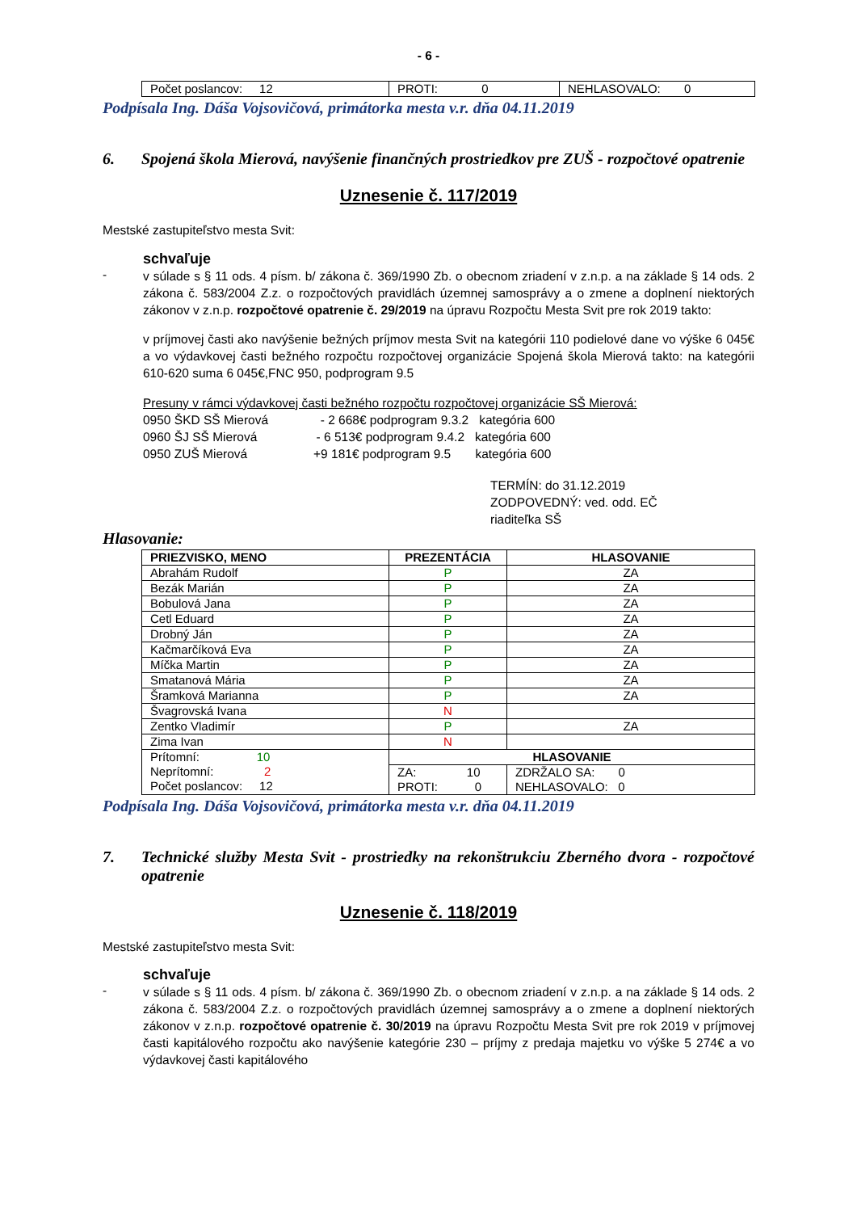- 6 -
| Počet poslancov: 12 | PROTI: 0 | NEHLASOVALO: 0 |
Podpísala Ing. Dáša Vojsovičová, primátorka mesta v.r. dňa 04.11.2019
6. Spojená škola Mierová, navýšenie finančných prostriedkov pre ZUŠ - rozpočtové opatrenie
Uznesenie č. 117/2019
Mestské zastupiteľstvo mesta Svit:
schvaľuje
-
v súlade s § 11 ods. 4 písm. b/ zákona č. 369/1990 Zb. o obecnom zriadení v z.n.p. a na základe § 14 ods. 2 zákona č. 583/2004 Z.z. o rozpočtových pravidlách územnej samosprávy a o zmene a doplnení niektorých zákonov v z.n.p. rozpočtové opatrenie č. 29/2019 na úpravu Rozpočtu Mesta Svit pre rok 2019 takto:
v príjmovej časti ako navýšenie bežných príjmov mesta Svit na kategórii 110 podielové dane vo výške 6 045€ a vo výdavkovej časti bežného rozpočtu rozpočtovej organizácie Spojená škola Mierová takto: na kategórii 610-620 suma 6 045€,FNC 950, podprogram 9.5
Presuny v rámci výdavkovej časti bežného rozpočtu rozpočtovej organizácie SŠ Mierová:
0950 ŠKD SŠ Mierová - 2 668€ podprogram 9.3.2 kategória 600
0960 ŠJ SŠ Mierová - 6 513€ podprogram 9.4.2 kategória 600
0950 ZUŠ Mierová +9 181€ podprogram 9.5 kategória 600
TERMÍN: do 31.12.2019
ZODPOVEDNÝ: ved. odd. EČ
riaditeľka SŠ
Hlasovanie:
| PRIEZVISKO, MENO | PREZENTÁCIA | HLASOVANIE | |
| --- | --- | --- | --- |
| Abrahám Rudolf | P | ZA | |
| Bezák Marián | P | ZA | |
| Bobulová Jana | P | ZA | |
| Cetl Eduard | P | ZA | |
| Drobný Ján | P | ZA | |
| Kačmarčíková Eva | P | ZA | |
| Míčka Martin | P | ZA | |
| Smatanová Mária | P | ZA | |
| Šramková Marianna | P | ZA | |
| Švagrovská Ivana | N | | |
| Zentko Vladimír | P | ZA | |
| Zima Ivan | N | | |
| Prítomní: 10 Neprítomní: 2 Počet poslancov: 12 | HLASOVANIE | | |
| | ZA: 10 PROTI: 0 | | ZDRŽALO SA: 0 NEHLASOVALO: 0 |
Podpísala Ing. Dáša Vojsovičová, primátorka mesta v.r. dňa 04.11.2019
7. Technické služby Mesta Svit - prostriedky na rekonštrukciu Zberného dvora - rozpočtové opatrenie
Uznesenie č. 118/2019
Mestské zastupiteľstvo mesta Svit:
schvaľuje
-
v súlade s § 11 ods. 4 písm. b/ zákona č. 369/1990 Zb. o obecnom zriadení v z.n.p. a na základe § 14 ods. 2 zákona č. 583/2004 Z.z. o rozpočtových pravidlách územnej samosprávy a o zmene a doplnení niektorých zákonov v z.n.p. rozpočtové opatrenie č. 30/2019 na úpravu Rozpočtu Mesta Svit pre rok 2019 v príjmovej časti kapitálového rozpočtu ako navýšenie kategórie 230 – príjmy z predaja majetku vo výške 5 274€ a vo výdavkovej časti kapitálového